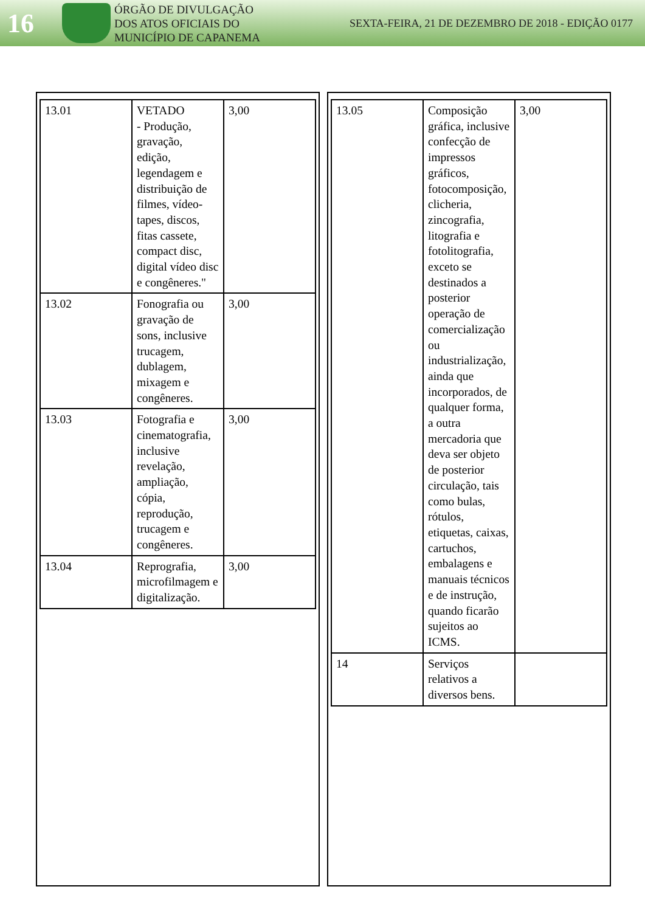16
ÓRGÃO DE DIVULGAÇÃO
DOS ATOS OFICIAIS DO
MUNICÍPIO DE CAPANEMA
SEXTA-FEIRA, 21 DE DEZEMBRO DE 2018 - EDIÇÃO 0177
| 13.01 | VETADO - Produção, gravação, edição, legendagem e distribuição de filmes, vídeo-tapes, discos, fitas cassete, compact disc, digital vídeo disc e congêneres." | 3,00 |
| 13.02 | Fonografia ou gravação de sons, inclusive trucagem, dublagem, mixagem e congêneres. | 3,00 |
| 13.03 | Fotografia e cinematografia, inclusive revelação, ampliação, cópia, reprodução, trucagem e congêneres. | 3,00 |
| 13.04 | Reprografia, microfilmagem e digitalização. | 3,00 |
| 13.05 | Composição gráfica, inclusive confecção de impressos gráficos, fotocomposição, clicheria, zincografia, litografia e fotolitografia, exceto se destinados a posterior operação de comercialização ou industrialização, ainda que incorporados, de qualquer forma, a outra mercadoria que deva ser objeto de posterior circulação, tais como bulas, rótulos, etiquetas, caixas, cartuchos, embalagens e manuais técnicos e de instrução, quando ficarão sujeitos ao ICMS. | 3,00 |
| 14 | Serviços relativos a diversos bens. | |